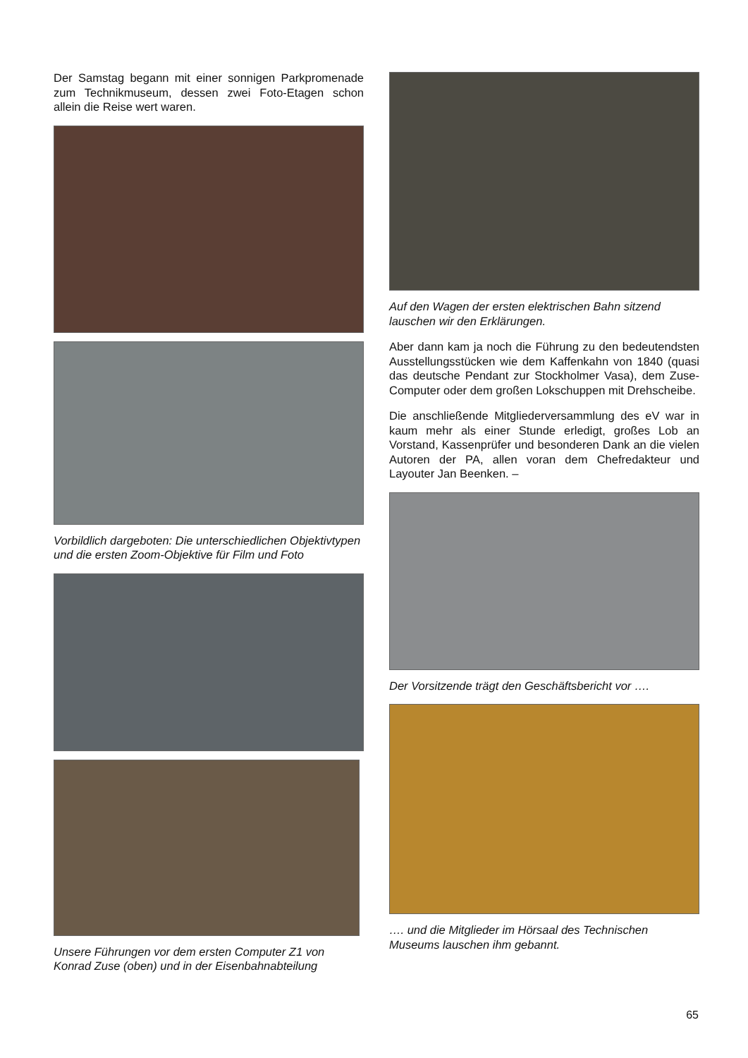Der Samstag begann mit einer sonnigen Parkpromenade zum Technikmuseum, dessen zwei Foto-Etagen schon allein die Reise wert waren.
Vorbildlich dargeboten: Die unterschiedlichen Objektivtypen und die ersten Zoom-Objektive für Film und Foto
Unsere Führungen vor dem ersten Computer Z1 von Konrad Zuse (oben) und in der Eisenbahnabteilung
Auf den Wagen der ersten elektrischen Bahn sitzend lauschen wir den Erklärungen.
Aber dann kam ja noch die Führung zu den bedeutendsten Ausstellungsstücken wie dem Kaffenkahn von 1840 (quasi das deutsche Pendant zur Stockholmer Vasa), dem Zuse-Computer oder dem großen Lokschuppen mit Drehscheibe.
Die anschließende Mitgliederversammlung des eV war in kaum mehr als einer Stunde erledigt, großes Lob an Vorstand, Kassenprüfer und besonderen Dank an die vielen Autoren der PA, allen voran dem Chefredakteur und Layouter Jan Beenken. –
Der Vorsitzende trägt den Geschäftsbericht vor ….
…. und die Mitglieder im Hörsaal des Technischen Museums lauschen ihm gebannt.
65